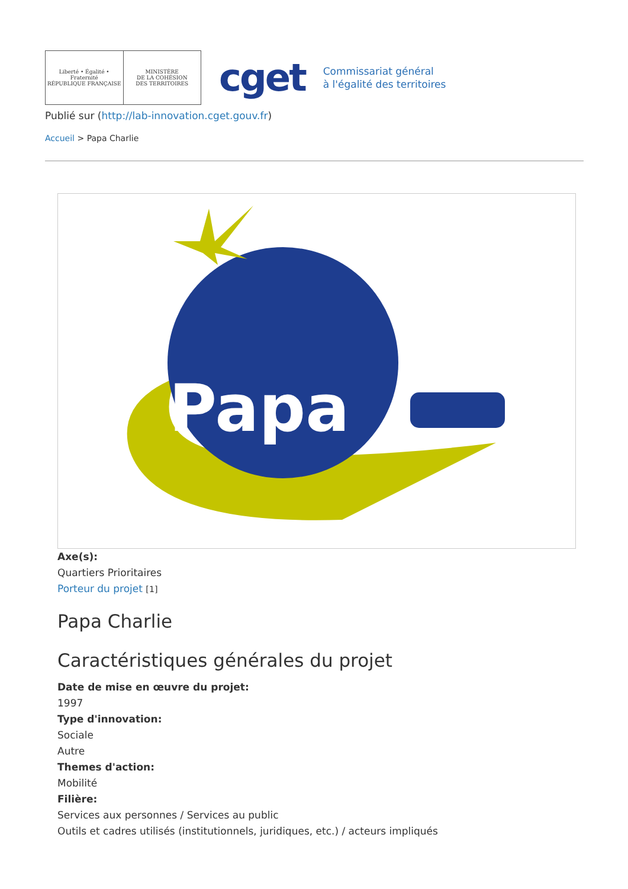Liberté • Égalité • Fraternité
RÉPUBLIQUE FRANÇAISE
MINISTÈRE
DE LA COHÉSION
DES TERRITOIRES
cget
Commissariat général
à l'égalité des territoires
Publié sur (http://lab-innovation.cget.gouv.fr)
Accueil > Papa Charlie
Papa
Charlie
Axe(s):
Quartiers Prioritaires
Porteur du projet [1]
Papa Charlie
Caractéristiques générales du projet
Date de mise en œuvre du projet:
1997
Type d'innovation:
Sociale
Autre
Themes d'action:
Mobilité
Filière:
Services aux personnes / Services au public
Outils et cadres utilisés (institutionnels, juridiques, etc.) / acteurs impliqués